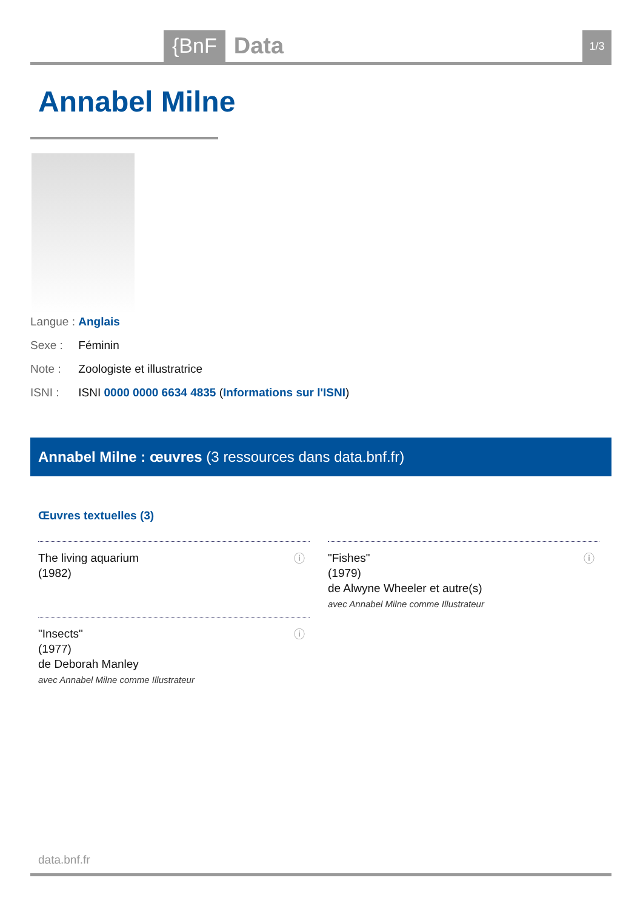{BnF Data 1/3
Annabel Milne
Langue : Anglais
Sexe : Féminin
Note : Zoologiste et illustratrice
ISNI : ISNI 0000 0000 6634 4835 (Informations sur l'ISNI)
Annabel Milne : œuvres (3 ressources dans data.bnf.fr)
Œuvres textuelles (3)
The living aquarium
(1982)
ⓘ
"Fishes"
(1979)
de Alwyne Wheeler et autre(s)
avec Annabel Milne comme Illustrateur
ⓘ
"Insects"
(1977)
de Deborah Manley
avec Annabel Milne comme Illustrateur
ⓘ
data.bnf.fr